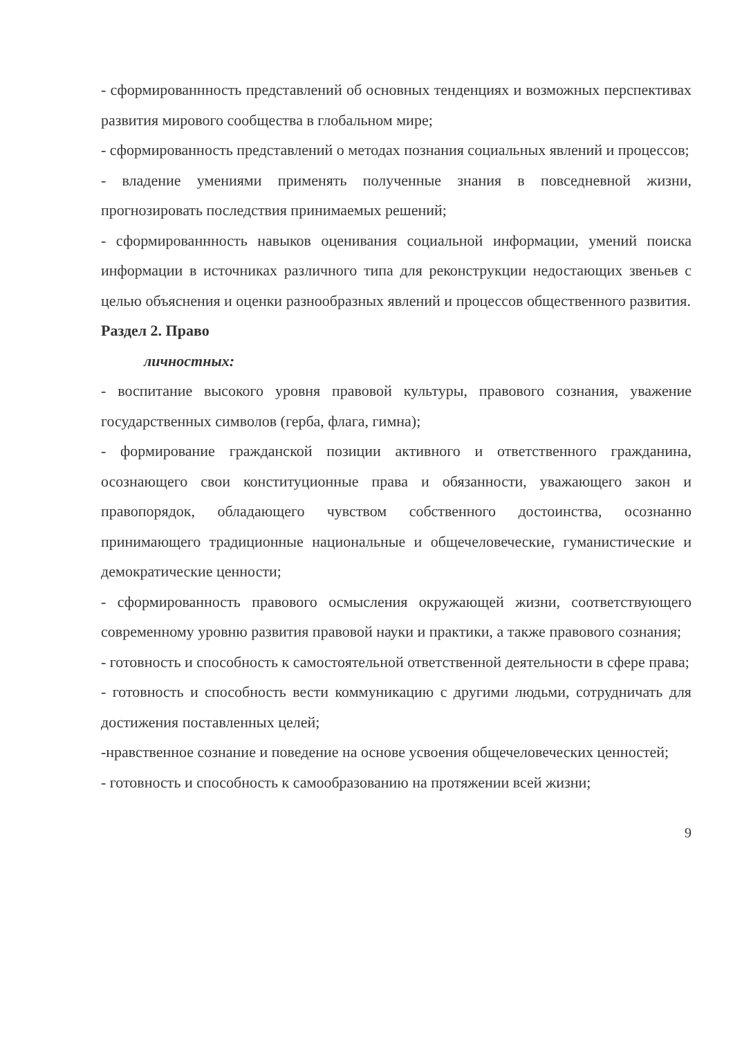- сформированнность представлений об основных тенденциях и возможных перспективах развития мирового сообщества в глобальном мире;
- сформированность представлений о методах познания социальных явлений и процессов;
- владение умениями применять полученные знания в повседневной жизни, прогнозировать последствия принимаемых решений;
- сформированнность навыков оценивания социальной информации, умений поиска информации в источниках различного типа для реконструкции недостающих звеньев с целью объяснения и оценки разнообразных явлений и процессов общественного развития.
Раздел 2. Право
личностных:
- воспитание высокого уровня правовой культуры, правового сознания, уважение государственных символов (герба, флага, гимна);
- формирование гражданской позиции активного и ответственного гражданина, осознающего свои конституционные права и обязанности, уважающего закон и правопорядок, обладающего чувством собственного достоинства, осознанно принимающего традиционные национальные и общечеловеческие, гуманистические и демократические ценности;
- сформированность правового осмысления окружающей жизни, соответствующего современному уровню развития правовой науки и практики, а также правового сознания;
- готовность и способность к самостоятельной ответственной деятельности в сфере права;
- готовность и способность вести коммуникацию с другими людьми, сотрудничать для достижения поставленных целей;
-нравственное сознание и поведение на основе усвоения общечеловеческих ценностей;
- готовность и способность к самообразованию на протяжении всей жизни;
9